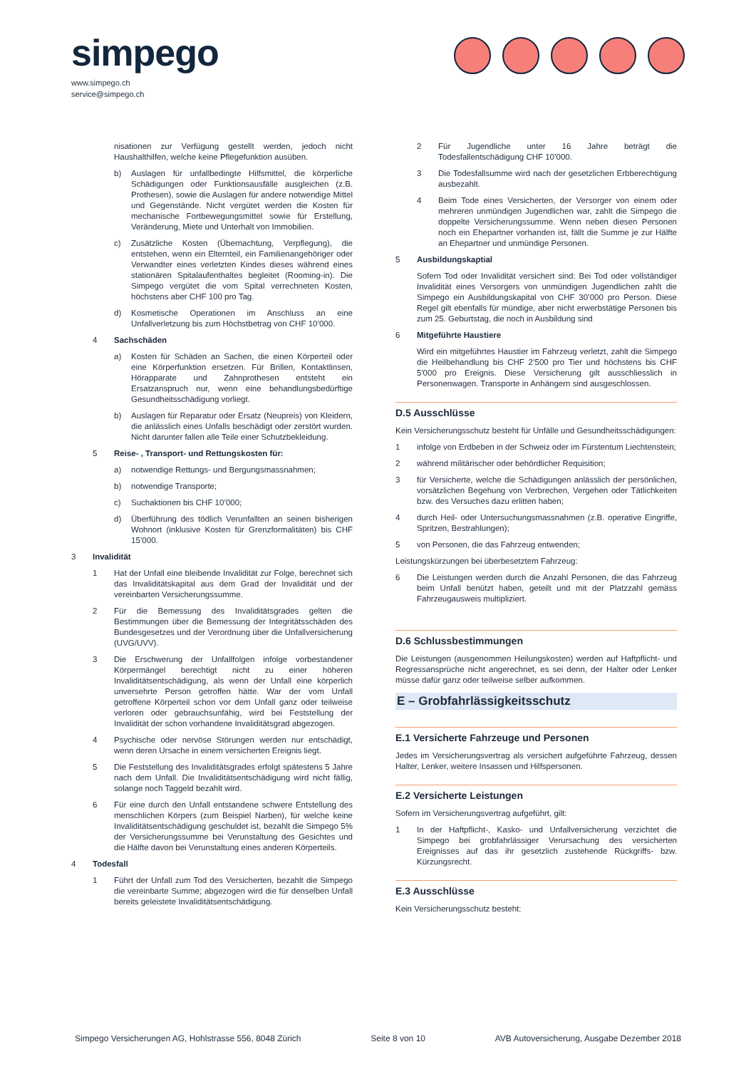simpego
www.simpego.ch
service@simpego.ch
nisationen zur Verfügung gestellt werden, jedoch nicht Haushalthilfen, welche keine Pflegefunktion ausüben.
b) Auslagen für unfallbedingte Hilfsmittel, die körperliche Schädigungen oder Funktionsausfälle ausgleichen (z.B. Prothesen), sowie die Auslagen für andere notwendige Mittel und Gegenstände. Nicht vergütet werden die Kosten für mechanische Fortbewegungsmittel sowie für Erstellung, Veränderung, Miete und Unterhalt von Immobilien.
c) Zusätzliche Kosten (Übernachtung, Verpflegung), die entstehen, wenn ein Elternteil, ein Familienangehöriger oder Verwandter eines verletzten Kindes dieses während eines stationären Spitalaufenthaltes begleitet (Rooming-in). Die Simpego vergütet die vom Spital verrechneten Kosten, höchstens aber CHF 100 pro Tag.
d) Kosmetische Operationen im Anschluss an eine Unfallverletzung bis zum Höchstbetrag von CHF 10’000.
4 Sachschäden
a) Kosten für Schäden an Sachen, die einen Körperteil oder eine Körperfunktion ersetzen. Für Brillen, Kontaktlinsen, Hörapparate und Zahnprothesen entsteht ein Ersatzanspruch nur, wenn eine behandlungsbedürftige Gesundheitsschädigung vorliegt.
b) Auslagen für Reparatur oder Ersatz (Neupreis) von Kleidern, die anlässlich eines Unfalls beschädigt oder zerstört wurden. Nicht darunter fallen alle Teile einer Schutzbekleidung.
5 Reise- , Transport- und Rettungskosten für:
a) notwendige Rettungs- und Bergungsmassnahmen;
b) notwendige Transporte;
c) Suchaktionen bis CHF 10’000;
d) Überführung des tödlich Verunfallten an seinen bisherigen Wohnort (inklusive Kosten für Grenzformalitäten) bis CHF 15’000.
3 Invalidität
1 Hat der Unfall eine bleibende Invalidität zur Folge, berechnet sich das Invaliditätskapital aus dem Grad der Invalidität und der vereinbarten Versicherungssumme.
2 Für die Bemessung des Invaliditätsgrades gelten die Bestimmungen über die Bemessung der Integritätsschäden des Bundesgesetzes und der Verordnung über die Unfallversicherung (UVG/UVV).
3 Die Erschwerung der Unfallfolgen infolge vorbestandener Körpermängel berechtigt nicht zu einer höheren Invaliditätsentschädigung, als wenn der Unfall eine körperlich unversehrte Person getroffen hätte. War der vom Unfall getroffene Körperteil schon vor dem Unfall ganz oder teilweise verloren oder gebrauchsunfähig, wird bei Feststellung der Invalidität der schon vorhandene Invaliditätsgrad abgezogen.
4 Psychische oder nervöse Störungen werden nur entschädigt, wenn deren Ursache in einem versicherten Ereignis liegt.
5 Die Feststellung des Invaliditätsgrades erfolgt spätestens 5 Jahre nach dem Unfall. Die Invaliditätsentschädigung wird nicht fällig, solange noch Taggeld bezahlt wird.
6 Für eine durch den Unfall entstandene schwere Entstellung des menschlichen Körpers (zum Beispiel Narben), für welche keine Invaliditätsentschädigung geschuldet ist, bezahlt die Simpego 5% der Versicherungssumme bei Verunstaltung des Gesichtes und die Hälfte davon bei Verunstaltung eines anderen Körperteils.
4 Todesfall
1 Führt der Unfall zum Tod des Versicherten, bezahlt die Simpego die vereinbarte Summe; abgezogen wird die für denselben Unfall bereits geleistete Invaliditätsentschädigung.
2 Für Jugendliche unter 16 Jahre beträgt die Todesfallentschädigung CHF 10’000.
3 Die Todesfallsumme wird nach der gesetzlichen Erbberechtigung ausbezahlt.
4 Beim Tode eines Versicherten, der Versorger von einem oder mehreren unmündigen Jugendlichen war, zahlt die Simpego die doppelte Versicherungssumme. Wenn neben diesen Personen noch ein Ehepartner vorhanden ist, fällt die Summe je zur Hälfte an Ehepartner und unmündige Personen.
5 Ausbildungskaptial
Sofern Tod oder Invalidität versichert sind: Bei Tod oder vollständiger Invalidität eines Versorgers von unmündigen Jugendlichen zahlt die Simpego ein Ausbildungskapital von CHF 30’000 pro Person. Diese Regel gilt ebenfalls für mündige, aber nicht erwerbstätige Personen bis zum 25. Geburtstag, die noch in Ausbildung sind
6 Mitgeführte Haustiere
Wird ein mitgeführtes Haustier im Fahrzeug verletzt, zahlt die Simpego die Heilbehandlung bis CHF 2’500 pro Tier und höchstens bis CHF 5'000 pro Ereignis. Diese Versicherung gilt ausschliesslich in Personenwagen. Transporte in Anhängern sind ausgeschlossen.
D.5 Ausschlüsse
Kein Versicherungsschutz besteht für Unfälle und Gesundheitsschädigungen:
1 infolge von Erdbeben in der Schweiz oder im Fürstentum Liechtenstein;
2 während militärischer oder behördlicher Requisition;
3 für Versicherte, welche die Schädigungen anlässlich der persönlichen, vorsätzlichen Begehung von Verbrechen, Vergehen oder Tätlichkeiten bzw. des Versuches dazu erlitten haben;
4 durch Heil- oder Untersuchungsmassnahmen (z.B. operative Eingriffe, Spritzen, Bestrahlungen);
5 von Personen, die das Fahrzeug entwenden;
Leistungskürzungen bei überbesetztem Fahrzeug:
6 Die Leistungen werden durch die Anzahl Personen, die das Fahrzeug beim Unfall benützt haben, geteilt und mit der Platzzahl gemäss Fahrzeugausweis multipliziert.
D.6 Schlussbestimmungen
Die Leistungen (ausgenommen Heilungskosten) werden auf Haftpflicht- und Regressansprüche nicht angerechnet, es sei denn, der Halter oder Lenker müsse dafür ganz oder teilweise selber aufkommen.
E – Grobfahrlässigkeitsschutz
E.1 Versicherte Fahrzeuge und Personen
Jedes im Versicherungsvertrag als versichert aufgeführte Fahrzeug, dessen Halter, Lenker, weitere Insassen und Hilfspersonen.
E.2 Versicherte Leistungen
Sofern im Versicherungsvertrag aufgeführt, gilt:
1 In der Haftpflicht-, Kasko- und Unfallversicherung verzichtet die Simpego bei grobfahrlässiger Verursachung des versicherten Ereignisses auf das ihr gesetzlich zustehende Rückgriffs- bzw. Kürzungsrecht.
E.3 Ausschlüsse
Kein Versicherungsschutz besteht:
Simpego Versicherungen AG, Hohlstrasse 556, 8048 Zürich Seite 8 von 10 AVB Autoversicherung, Ausgabe Dezember 2018